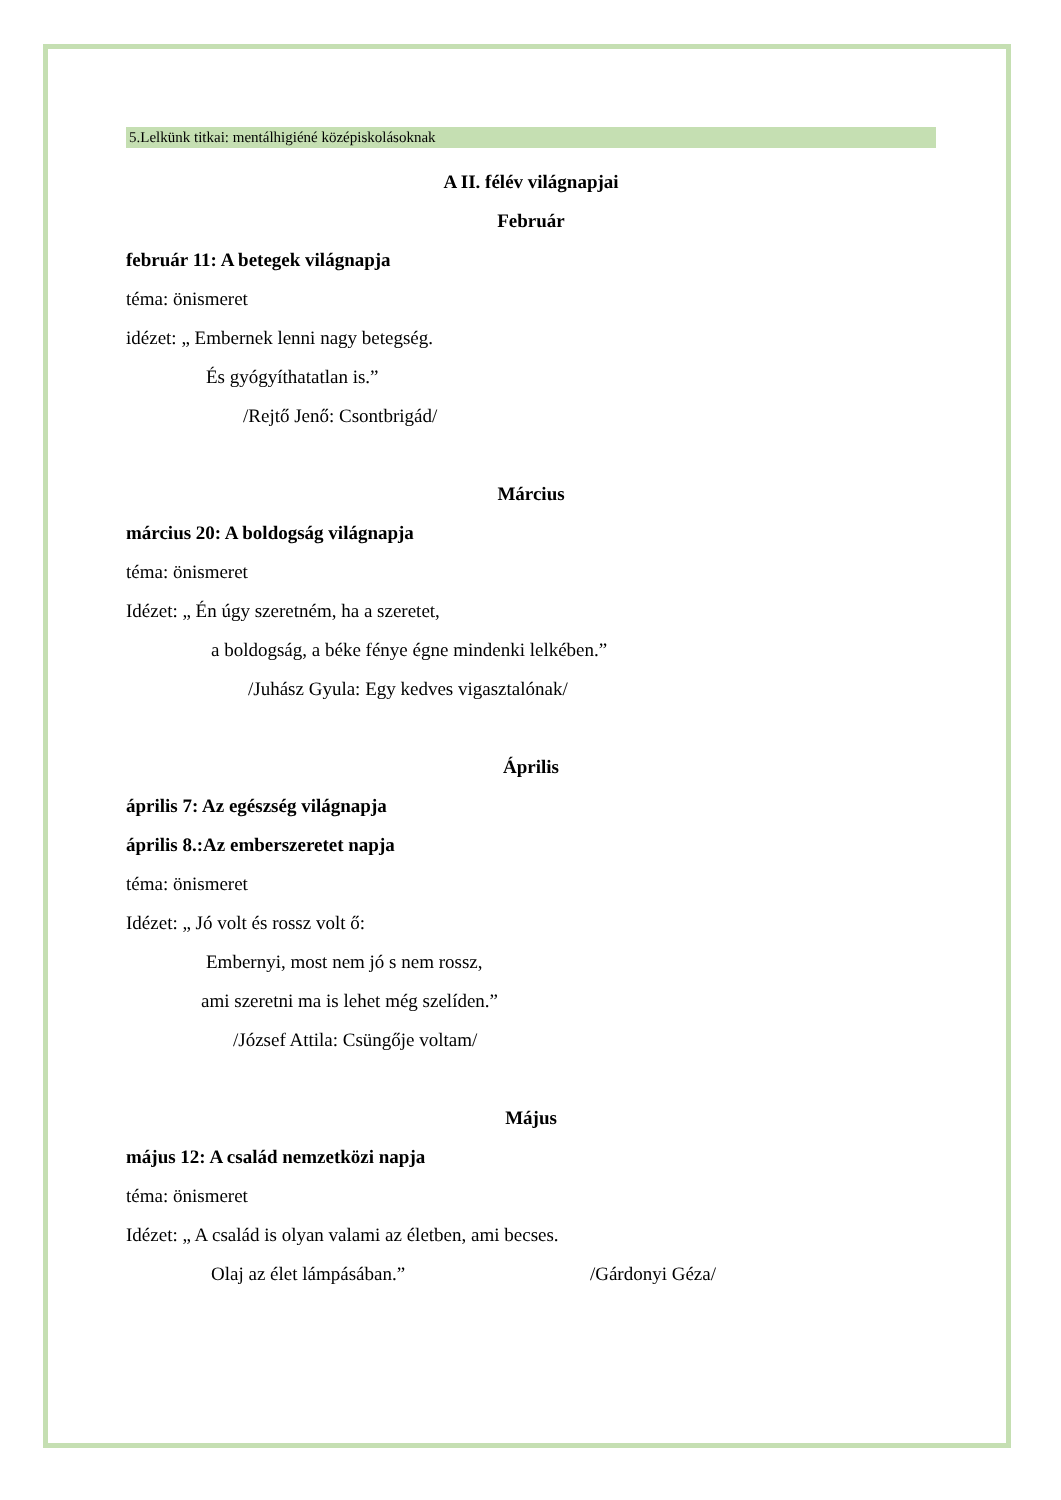5.Lelkünk titkai: mentálhigiéné középiskolásoknak
A II. félév világnapjai
Február
február 11: A betegek világnapja
téma: önismeret
idézet: „ Embernek lenni nagy betegség.
És gyógyíthatatlan is.”
/Rejtő Jenő: Csontbrigád/
Március
március 20: A boldogság világnapja
téma: önismeret
Idézet: „ Én úgy szeretném, ha a szeretet,
a boldogság, a béke fénye égne mindenki lelkében.”
/Juhász Gyula: Egy kedves vigasztalónak/
Április
április 7: Az egészség világnapja
április 8.:Az emberszeretet napja
téma: önismeret
Idézet: „ Jó volt és rossz volt ő:
Embernyi, most nem jó s nem rossz,
ami szeretni ma is lehet még szelíden.”
/József Attila: Csüngője voltam/
Május
május 12: A család nemzetközi napja
téma: önismeret
Idézet: „ A család is olyan valami az életben, ami becses.
Olaj az élet lámpásában.” /Gárdonyi Géza/